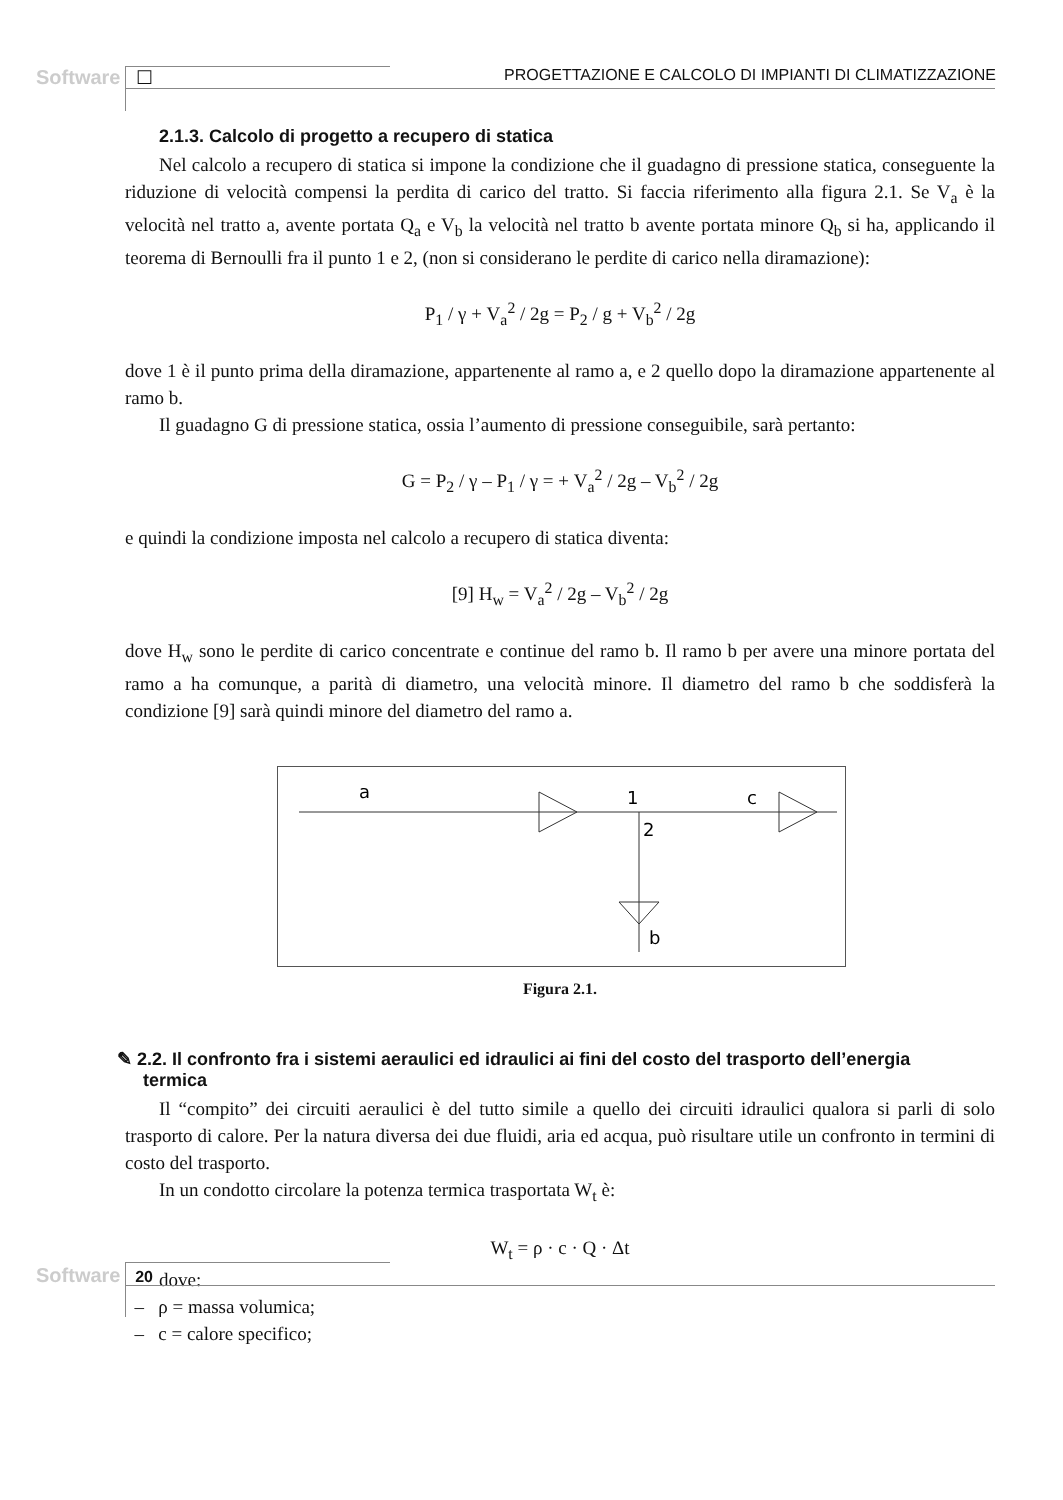Software ☐ PROGETTAZIONE E CALCOLO DI IMPIANTI DI CLIMATIZZAZIONE
2.1.3. Calcolo di progetto a recupero di statica
Nel calcolo a recupero di statica si impone la condizione che il guadagno di pressione statica, conseguente la riduzione di velocità compensi la perdita di carico del tratto. Si faccia riferimento alla figura 2.1. Se V<sub>a</sub> è la velocità nel tratto a, avente portata Q<sub>a</sub> e V<sub>b</sub> la velocità nel tratto b avente portata minore Q<sub>b</sub> si ha, applicando il teorema di Bernoulli fra il punto 1 e 2, (non si considerano le perdite di carico nella diramazione):
P<sub>1</sub> / γ + V<sub>a</sub><sup>2</sup> / 2g = P<sub>2</sub> / g + V<sub>b</sub><sup>2</sup> / 2g
dove 1 è il punto prima della diramazione, appartenente al ramo a, e 2 quello dopo la diramazione appartenente al ramo b.
Il guadagno G di pressione statica, ossia l’aumento di pressione conseguibile, sarà pertanto:
G = P<sub>2</sub> / γ – P<sub>1</sub> / γ = + V<sub>a</sub><sup>2</sup> / 2g – V<sub>b</sub><sup>2</sup> / 2g
e quindi la condizione imposta nel calcolo a recupero di statica diventa:
[9] H<sub>w</sub> = V<sub>a</sub><sup>2</sup> / 2g – V<sub>b</sub><sup>2</sup> / 2g
dove H<sub>w</sub> sono le perdite di carico concentrate e continue del ramo b. Il ramo b per avere una minore portata del ramo a ha comunque, a parità di diametro, una velocità minore. Il diametro del ramo b che soddisferà la condizione [9] sarà quindi minore del diametro del ramo a.
a
1
2
c
b
Figura 2.1.
✎ 2.2. Il confronto fra i sistemi aeraulici ed idraulici ai fini del costo del trasporto dell’energia
termica
Il “compito” dei circuiti aeraulici è del tutto simile a quello dei circuiti idraulici qualora si parli di solo trasporto di calore. Per la natura diversa dei due fluidi, aria ed acqua, può risultare utile un confronto in termini di costo del trasporto.
In un condotto circolare la potenza termica trasportata W<sub>t</sub> è:
W<sub>t</sub> = ρ · c · Q · Δt
dove:
– ρ = massa volumica;
– c = calore specifico;
Software 20